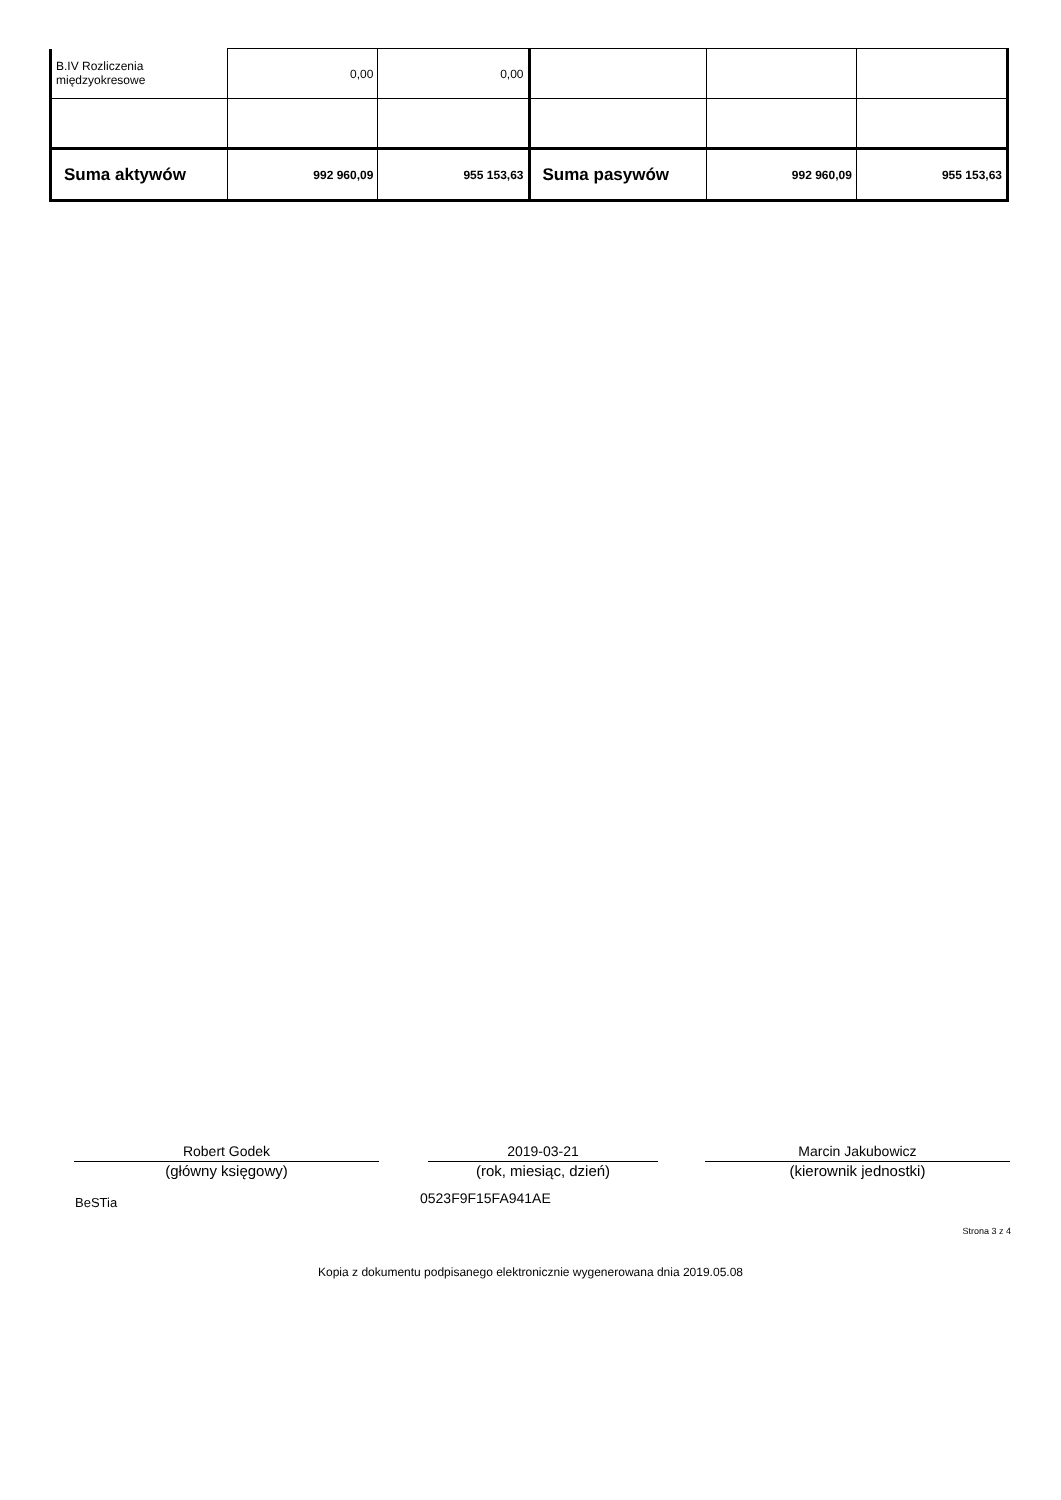| B.IV Rozliczenia międzyokresowe | 0,00 | 0,00 | | | |
| Suma aktywów | 992 960,09 | 955 153,63 | Suma pasywów | 992 960,09 | 955 153,63 |
Robert Godek
(główny księgowy)
2019-03-21
(rok, miesiąc, dzień)
Marcin Jakubowicz
(kierownik jednostki)
BeSTia 0523F9F15FA941AE
Strona 3 z 4
Kopia z dokumentu podpisanego elektronicznie wygenerowana dnia 2019.05.08